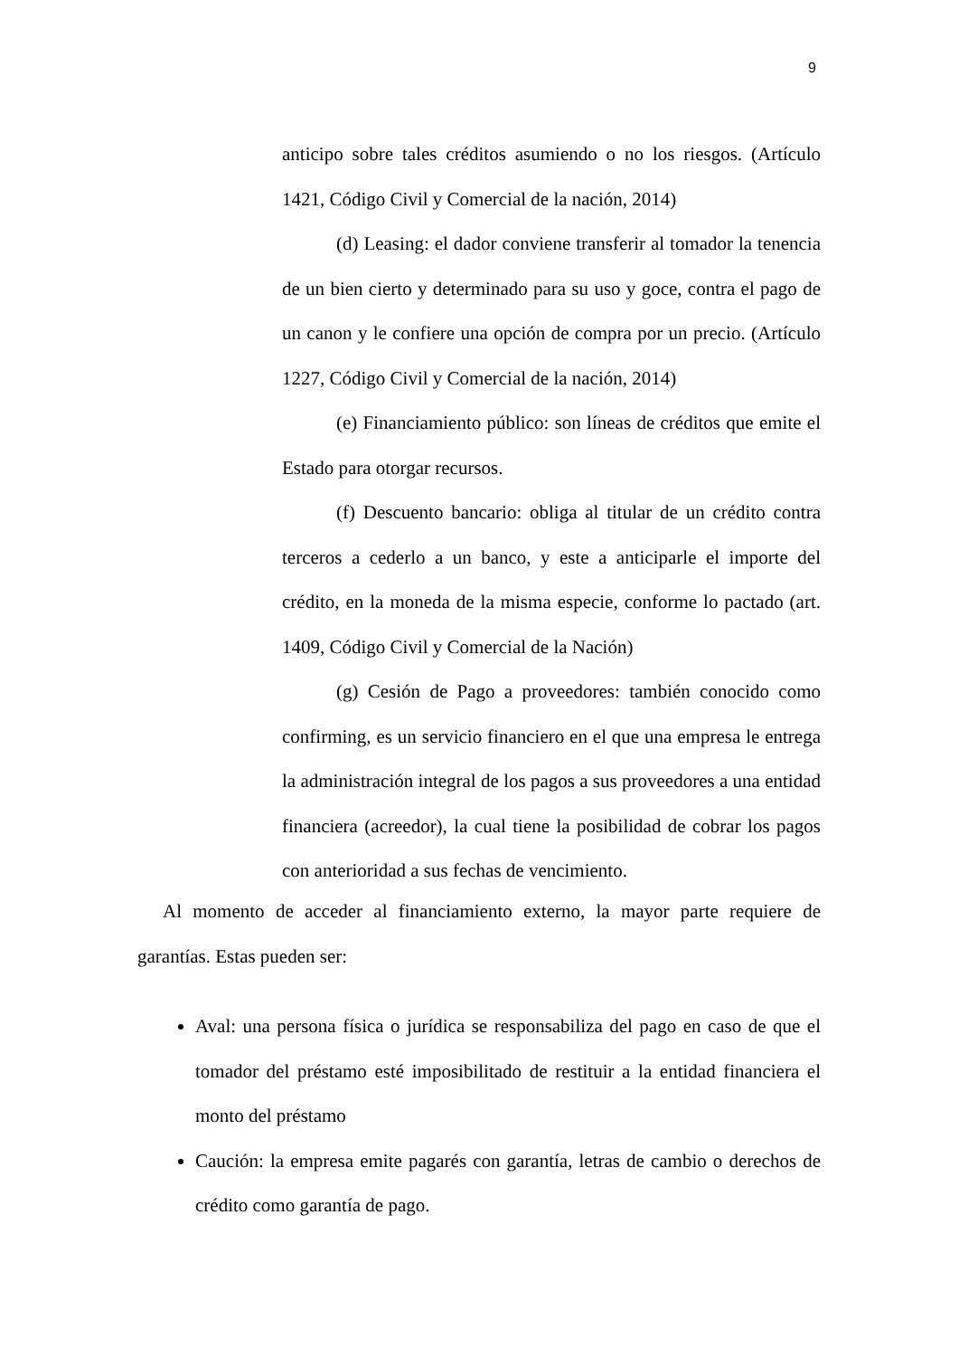9
anticipo sobre tales créditos asumiendo o no los riesgos. (Artículo 1421, Código Civil y Comercial de la nación, 2014)
(d) Leasing: el dador conviene transferir al tomador la tenencia de un bien cierto y determinado para su uso y goce, contra el pago de un canon y le confiere una opción de compra por un precio. (Artículo 1227, Código Civil y Comercial de la nación, 2014)
(e) Financiamiento público: son líneas de créditos que emite el Estado para otorgar recursos.
(f) Descuento bancario: obliga al titular de un crédito contra terceros a cederlo a un banco, y este a anticiparle el importe del crédito, en la moneda de la misma especie, conforme lo pactado (art. 1409, Código Civil y Comercial de la Nación)
(g) Cesión de Pago a proveedores: también conocido como confirming, es un servicio financiero en el que una empresa le entrega la administración integral de los pagos a sus proveedores a una entidad financiera (acreedor), la cual tiene la posibilidad de cobrar los pagos con anterioridad a sus fechas de vencimiento.
Al momento de acceder al financiamiento externo, la mayor parte requiere de garantías. Estas pueden ser:
Aval: una persona física o jurídica se responsabiliza del pago en caso de que el tomador del préstamo esté imposibilitado de restituir a la entidad financiera el monto del préstamo
Caución: la empresa emite pagarés con garantía, letras de cambio o derechos de crédito como garantía de pago.